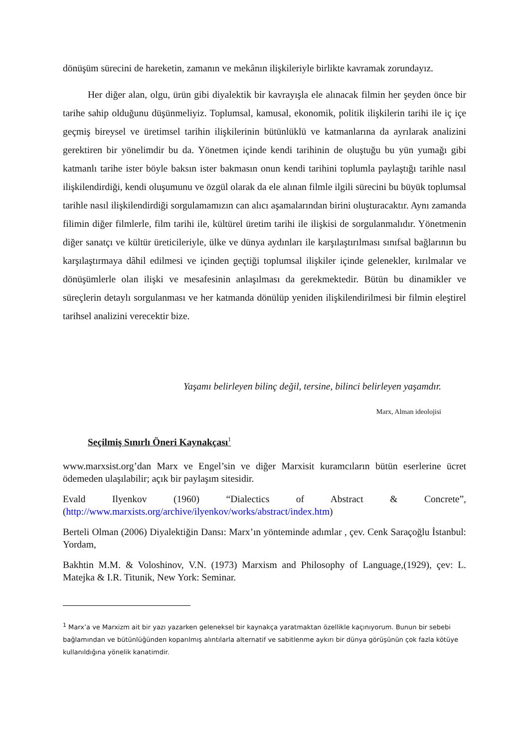dönüşüm sürecini de hareketin, zamanın ve mekânın ilişkileriyle birlikte kavramak zorundayız.
Her diğer alan, olgu, ürün gibi diyalektik bir kavrayışla ele alınacak filmin her şeyden önce bir tarihe sahip olduğunu düşünmeliyiz. Toplumsal, kamusal, ekonomik, politik ilişkilerin tarihi ile iç içe geçmiş bireysel ve üretimsel tarihin ilişkilerinin bütünlüklü ve katmanlarına da ayrılarak analizini gerektiren bir yönelimdir bu da. Yönetmen içinde kendi tarihinin de oluştuğu bu yün yumağı gibi katmanlı tarihe ister böyle baksın ister bakmasın onun kendi tarihini toplumla paylaştığı tarihle nasıl ilişkilendirdiği, kendi oluşumunu ve özgül olarak da ele alınan filmle ilgili sürecini bu büyük toplumsal tarihle nasıl ilişkilendirdiği sorgulamamızın can alıcı aşamalarından birini oluşturacaktır. Aynı zamanda filimin diğer filmlerle, film tarihi ile, kültürel üretim tarihi ile ilişkisi de sorgulanmalıdır. Yönetmenin diğer sanatçı ve kültür üreticileriyle, ülke ve dünya aydınları ile karşılaştırılması sınıfsal bağlarının bu karşılaştırmaya dâhil edilmesi ve içinden geçtiği toplumsal ilişkiler içinde gelenekler, kırılmalar ve dönüşümlerle olan ilişki ve mesafesinin anlaşılması da gerekmektedir. Bütün bu dinamikler ve süreçlerin detaylı sorgulanması ve her katmanda dönülüp yeniden ilişkilendirilmesi bir filmin eleştirel tarihsel analizini verecektir bize.
Yaşamı belirleyen bilinç değil, tersine, bilinci belirleyen yaşamdır.
Marx, Alman ideolojisi
Seçilmiş Sınırlı Öneri Kaynakçası<sup>1</sup>
www.marxsist.org’dan Marx ve Engel’sin ve diğer Marxisit kuramcıların bütün eserlerine ücret ödemeden ulaşılabilir; açık bir paylaşım sitesidir.
Evald Ilyenkov (1960) “Dialectics of Abstract & Concrete”, (http://www.marxists.org/archive/ilyenkov/works/abstract/index.htm)
Berteli Olman (2006) Diyalektiğin Dansı: Marx’ın yönteminde adımlar , çev. Cenk Saraçoğlu İstanbul: Yordam,
Bakhtin M.M. & Voloshinov, V.N. (1973) Marxism and Philosophy of Language,(1929), çev: L. Matejka & I.R. Titunik, New York: Seminar.
<sup>1</sup> Marx’a ve Marxizm ait bir yazı yazarken geleneksel bir kaynakça yaratmaktan özellikle kaçınıyorum. Bunun bir sebebi bağlamından ve bütünlüğünden koparılmış alıntılarla alternatif ve sabitlenme aykırı bir dünya görüşünün çok fazla kötüye kullanıldığına yönelik kanatimdir.